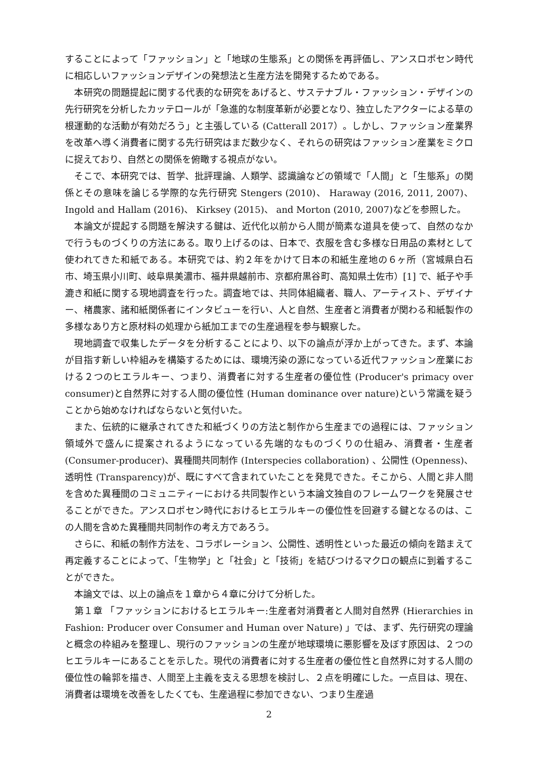することによって「ファッション」と「地球の生態系」との関係を再評価し、アンスロポセン時代に相応しいファッションデザインの発想法と生産方法を開発するためである。
　本研究の問題提起に関する代表的な研究をあげると、サステナブル・ファッション・デザインの先行研究を分析したカッテロールが「急進的な制度革新が必要となり、独立したアクターによる草の根運動的な活動が有効だろう」と主張している (Catterall 2017）。しかし、ファッション産業界を改革へ導く消費者に関する先行研究はまだ数少なく、それらの研究はファッション産業をミクロに捉えており、自然との関係を俯瞰する視点がない。
　そこで、本研究では、哲学、批評理論、人類学、認識論などの領域で「人間」と「生態系」の関係とその意味を論じる学際的な先行研究 Stengers (2010)、 Haraway (2016, 2011, 2007)、Ingold and Hallam (2016)、 Kirksey (2015)、 and Morton (2010, 2007)などを参照した。
　本論文が提起する問題を解決する鍵は、近代化以前から人間が簡素な道具を使って、自然のなかで行うものづくりの方法にある。取り上げるのは、日本で、衣服を含む多様な日用品の素材として使われてきた和紙である。本研究では、約２年をかけて日本の和紙生産地の６ヶ所（宮城県白石市、埼玉県小川町、岐阜県美濃市、福井県越前市、京都府黒谷町、高知県土佐市）[1] で、紙子や手漉き和紙に関する現地調査を行った。調査地では、共同体組織者、職人、アーティスト、デザイナー、楮農家、諸和紙関係者にインタビューを行い、人と自然、生産者と消費者が関わる和紙製作の多様なあり方と原材料の処理から紙加工までの生産過程を参与観察した。
　現地調査で収集したデータを分析することにより、以下の論点が浮か上がってきた。まず、本論が目指す新しい枠組みを構築するためには、環境汚染の源になっている近代ファッション産業における２つのヒエラルキー、つまり、消費者に対する生産者の優位性 (Producer's primacy over consumer)と自然界に対する人間の優位性 (Human dominance over nature)という常識を疑うことから始めなければならないと気付いた。
　また、伝統的に継承されてきた和紙づくりの方法と制作から生産までの過程には、ファッション領域外で盛んに提案されるようになっている先端的なものづくりの仕組み、消費者・生産者 (Consumer-producer)、異種間共同制作 (Interspecies collaboration) 、公開性 (Openness)、透明性 (Transparency)が、既にすべて含まれていたことを発見できた。そこから、人間と非人間を含めた異種間のコミュニティーにおける共同製作という本論文独自のフレームワークを発展させることができた。アンスロポセン時代におけるヒエラルキーの優位性を回避する鍵となるのは、この人間を含めた異種間共同制作の考え方であろう。
　さらに、和紙の制作方法を、コラボレーション、公開性、透明性といった最近の傾向を踏まえて再定義することによって、「生物学」と「社会」と「技術」を結びつけるマクロの観点に到着することができた。
　本論文では、以上の論点を１章から４章に分けて分析した。
　第１章 「ファッションにおけるヒエラルキー:生産者対消費者と人間対自然界 (Hierarchies in Fashion: Producer over Consumer and Human over Nature) 」では、まず、先行研究の理論と概念の枠組みを整理し、現行のファッションの生産が地球環境に悪影響を及ぼす原因は、２つのヒエラルキーにあることを示した。現代の消費者に対する生産者の優位性と自然界に対する人間の優位性の輪郭を描き、人間至上主義を支える思想を検討し、２点を明確にした。一点目は、現在、消費者は環境を改善をしたくても、生産過程に参加できない、つまり生産過
2